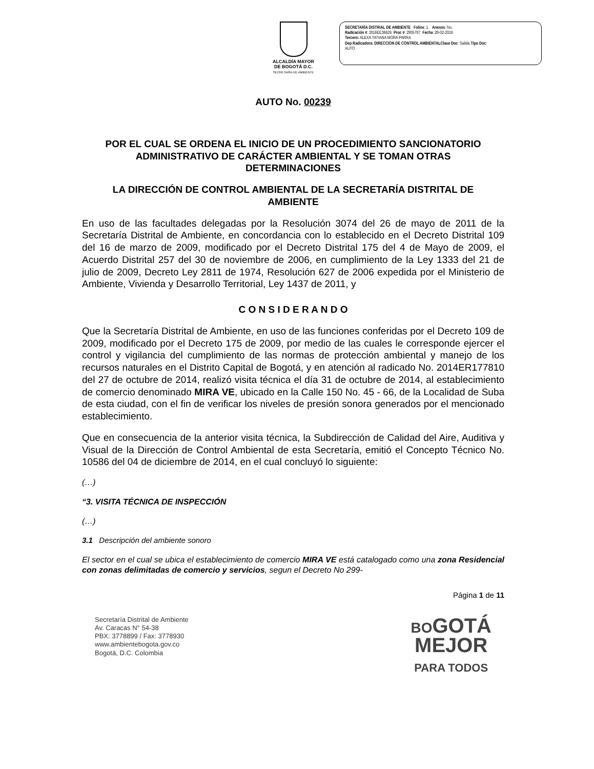ALCALDÍA MAYOR
DE BOGOTÁ D.C.
SECRETARÍA DE AMBIENTE
SECRETARÍA DISTRIAL DE AMBIENTE Folios: 1. Anexos: No.
Radicación #: 2016EE36626 Proc #: 2955707 Fecha: 28-02-2016
Tercero: ALEXA TATIANA MORA PARRA
Dep Radicadora: DIRECCION DE CONTROL AMBIENTALClase Doc: Salida Tipo Doc:
AUTO
AUTO No. 00239
POR EL CUAL SE ORDENA EL INICIO DE UN PROCEDIMIENTO SANCIONATORIO ADMINISTRATIVO DE CARÁCTER AMBIENTAL Y SE TOMAN OTRAS DETERMINACIONES
LA DIRECCIÓN DE CONTROL AMBIENTAL DE LA SECRETARÍA DISTRITAL DE AMBIENTE
En uso de las facultades delegadas por la Resolución 3074 del 26 de mayo de 2011 de la Secretaría Distrital de Ambiente, en concordancia con lo establecido en el Decreto Distrital 109 del 16 de marzo de 2009, modificado por el Decreto Distrital 175 del 4 de Mayo de 2009, el Acuerdo Distrital 257 del 30 de noviembre de 2006, en cumplimiento de la Ley 1333 del 21 de julio de 2009, Decreto Ley 2811 de 1974, Resolución 627 de 2006 expedida por el Ministerio de Ambiente, Vivienda y Desarrollo Territorial, Ley 1437 de 2011, y
C O N S I D E R A N D O
Que la Secretaría Distrital de Ambiente, en uso de las funciones conferidas por el Decreto 109 de 2009, modificado por el Decreto 175 de 2009, por medio de las cuales le corresponde ejercer el control y vigilancia del cumplimiento de las normas de protección ambiental y manejo de los recursos naturales en el Distrito Capital de Bogotá, y en atención al radicado No. 2014ER177810 del 27 de octubre de 2014, realizó visita técnica el día 31 de octubre de 2014, al establecimiento de comercio denominado MIRA VE, ubicado en la Calle 150 No. 45 - 66, de la Localidad de Suba de esta ciudad, con el fin de verificar los niveles de presión sonora generados por el mencionado establecimiento.
Que en consecuencia de la anterior visita técnica, la Subdirección de Calidad del Aire, Auditiva y Visual de la Dirección de Control Ambiental de esta Secretaría, emitió el Concepto Técnico No. 10586 del 04 de diciembre de 2014, en el cual concluyó lo siguiente:
(…)
“3. VISITA TÉCNICA DE INSPECCIÓN
(…)
3.1 Descripción del ambiente sonoro
El sector en el cual se ubica el establecimiento de comercio MIRA VE está catalogado como una zona Residencial con zonas delimitadas de comercio y servicios, segun el Decreto No 299-
Página 1 de 11
Secretaría Distrital de Ambiente
Av. Caracas N° 54-38
PBX: 3778899 / Fax: 3778930
www.ambientebogota.gov.co
Bogotá, D.C. Colombia
BOGOTÁ
MEJOR
PARA TODOS